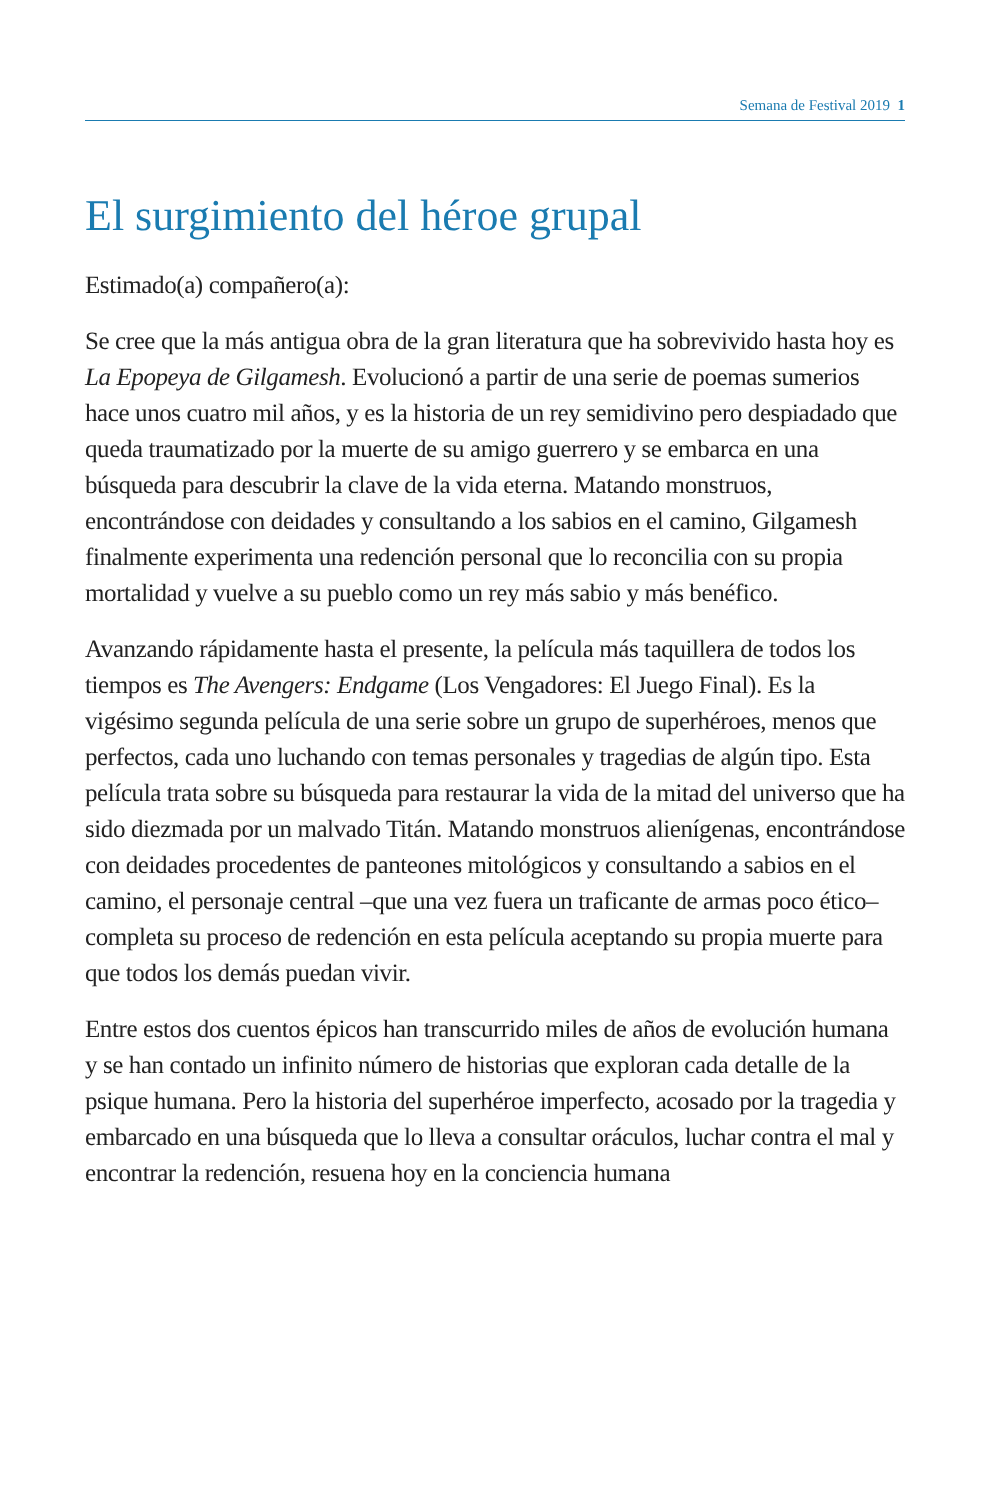Semana de Festival 2019 1
El surgimiento del héroe grupal
Estimado(a) compañero(a):
Se cree que la más antigua obra de la gran literatura que ha sobrevivido hasta hoy es La Epopeya de Gilgamesh. Evolucionó a partir de una serie de poemas sumerios hace unos cuatro mil años, y es la historia de un rey semidivino pero despiadado que queda traumatizado por la muerte de su amigo guerrero y se embarca en una búsqueda para descubrir la clave de la vida eterna. Matando monstruos, encontrándose con deidades y consultando a los sabios en el camino, Gilgamesh finalmente experimenta una redención personal que lo reconcilia con su propia mortalidad y vuelve a su pueblo como un rey más sabio y más benéfico.
Avanzando rápidamente hasta el presente, la película más taquillera de todos los tiempos es The Avengers: Endgame (Los Vengadores: El Juego Final). Es la vigésimo segunda película de una serie sobre un grupo de superhéroes, menos que perfectos, cada uno luchando con temas personales y tragedias de algún tipo. Esta película trata sobre su búsqueda para restaurar la vida de la mitad del universo que ha sido diezmada por un malvado Titán. Matando monstruos alienígenas, encontrándose con deidades procedentes de panteones mitológicos y consultando a sabios en el camino, el personaje central –que una vez fuera un traficante de armas poco ético– completa su proceso de redención en esta película aceptando su propia muerte para que todos los demás puedan vivir.
Entre estos dos cuentos épicos han transcurrido miles de años de evolución humana y se han contado un infinito número de historias que exploran cada detalle de la psique humana. Pero la historia del superhéroe imperfecto, acosado por la tragedia y embarcado en una búsqueda que lo lleva a consultar oráculos, luchar contra el mal y encontrar la redención, resuena hoy en la conciencia humana